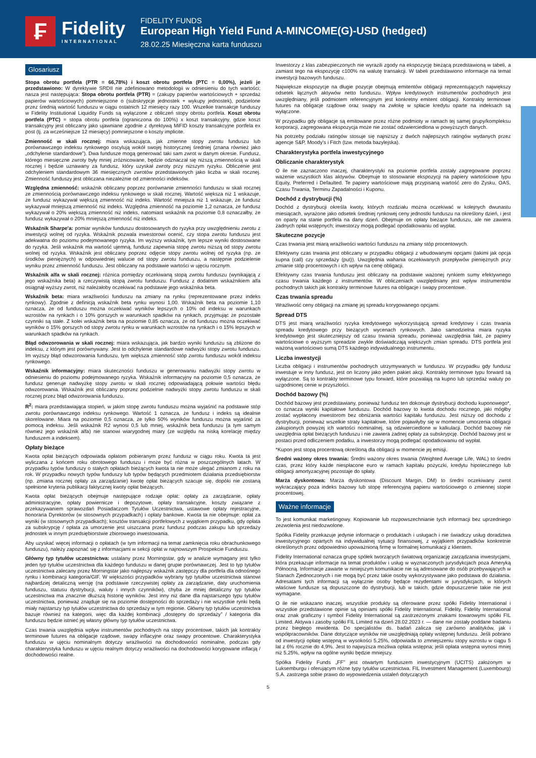₣
Fidelity
INTERNATIONAL
FIDELITY FUNDS
European High Yield Fund A-MINCOME(G)-USD (hedged)
28.02.25 Miesięczna karta funduszu
Glosariusz
Stopa obrotu portfela (PTR = 66,78%) i koszt obrotu portfela (PTC = 0,00%), jeżeli je przedstawiono: W dyrektywie SRDII nie zdefiniowano metodologii w odniesieniu do tych wartości; nasza jest następująca: Stopa obrotu portfela (PTR) = (zakupy papierów wartościowych + sprzedaż papierów wartościowych) pomniejszone o (subskrypcje jednostek + wykupy jednostek), podzielone przez średnią wartość funduszu w ciągu ostatnich 12 miesięcy razy 100. Wszelkie transakcje funduszy w Fidelity Institutional Liquidity Funds są wyłączone z obliczeń stopy obrotu portfela. Koszt obrotu portfela (PTC) = stopa obrotu portfela (ograniczona do 100%) x koszt transakcyjny, gdzie koszt transakcyjny jest obliczany jako ujawniane zgodnie z dyrektywą MiFID koszty transakcyjne portfela ex post (tj. za wcześniejsze 12 miesięcy) pomniejszone o koszty implicite.
Zmienność w skali rocznej: miara wskazująca, jak zmienne stopy zwrotu funduszu lub porównawczego indeksu rynkowego oscylują wokół swojej historycznej średniej (znana również jako „odchylenie standardowe”). Dwa fundusze mogą generować taki sam zwrot w danym okresie. Fundusz, którego miesięczne zwroty były mniej zróżnicowane, będzie odznaczał się niższą zmiennością w skali rocznej i będzie uznawany za fundusz, który uzyskał zwroty przy niższym ryzyku. Obliczenie jest odchyleniem standardowym 36 miesięcznych zwrotów przedstawionych jako liczba w skali rocznej. Zmienność funduszy jest obliczana niezależnie od zmienności indeksów.
Względna zmienność: wskaźnik obliczany poprzez porównanie zmienności funduszu w skali rocznej ze zmiennością porównawczego indeksu rynkowego w skali rocznej. Wartość większa niż 1 wskazuje, że fundusz wykazywał większą zmienność niż indeks. Wartość mniejsza niż 1 wskazuje, że fundusz wykazywał mniejszą zmienność niż indeks. Względna zmienność na poziomie 1,2 oznacza, że fundusz wykazywał o 20% większą zmienność niż indeks, natomiast wskaźnik na poziomie 0,8 oznaczałby, że fundusz wykazywał o 20% mniejszą zmienność niż indeks.
Wskaźnik Sharpe'a: pomiar wyników funduszu dostosowanych do ryzyka przy uwzględnieniu zwrotu z inwestycji wolnej od ryzyka. Wskaźnik pozwala inwestorowi ocenić, czy stopa zwrotu funduszu jest adekwatna do poziomu podejmowanego ryzyka. Im wyższy wskaźnik, tym lepsze wyniki dostosowane do ryzyka. Jeśli wskaźnik ma wartość ujemną, fundusz zapewnia stopę zwrotu niższą od stopy zwrotu wolnej od ryzyka. Wskaźnik jest obliczany poprzez odjęcie stopy zwrotu wolnej od ryzyka (np. ze środków pieniężnych) w odpowiedniej walucie od stopy zwrotu funduszu, a następnie podzielenie wyniku przez zmienność funduszu. Jest obliczany na podstawie wartości w ujęciu rocznym.
Wskaźnik alfa w skali rocznej: różnica pomiędzy oczekiwaną stopą zwrotu funduszu (wynikającą z jego wskaźnika beta) a rzeczywistą stopą zwrotu funduszu. Fundusz z dodatnim wskaźnikiem alfa osiągnął wyższy zwrot, niż należałoby oczekiwać na podstawie jego wskaźnika beta.
Wskaźnik beta: miara wrażliwości funduszu na zmiany na rynku (reprezentowane przez indeks rynkowy). Zgodnie z definicją wskaźnik beta rynku wynosi 1,00. Wskaźnik beta na poziomie 1,10 oznacza, że od funduszu można oczekiwać wyników lepszych o 10% od indeksu w warunkach wzrostów na rynkach i o 10% gorszych w warunkach spadków na rynkach, przyjmując że pozostałe czynniki są stałe. Z kolei wskaźnik beta na poziomie 0,85 oznacza, że od funduszu można oczekiwać wyników o 15% gorszych od stopy zwrotu rynku w warunkach wzrostów na rynkach i o 15% lepszych w warunkach spadków na rynkach.
Błąd odwzorowania w skali rocznej: miara wskazująca, jak bardzo wyniki funduszu są zbliżone do indeksu, z którym jest porównywany. Jest to odchylenie standardowe nadwyżki stopy zwrotu funduszu. Im wyższy błąd odwzorowania funduszu, tym większa zmienność stóp zwrotu funduszu wokół indeksu rynkowego.
Wskaźnik informacyjny: miara skuteczności funduszu w generowaniu nadwyżki stopy zwrotu w odniesieniu do poziomu podejmowanego ryzyka. Wskaźnik informacyjny na poziomie 0,5 oznacza, że fundusz generuje nadwyżkę stopy zwrotu w skali rocznej odpowiadającą połowie wartości błędu odwzorowania. Wskaźnik jest obliczany poprzez podzielnie nadwyżki stopy zwrotu funduszu w skali rocznej przez błąd odwzorowania funduszu.
R<sup>2</sup>: miara przedstawiająca stopień, w jakim stopę zwrotu funduszu można wyjaśnić na podstawie stóp zwrotu porównawczego indeksu rynkowego. Wartość 1 oznacza, że fundusz i indeks są idealnie skorelowane. Miara na poziomie 0,5 oznacza, że tylko 50% wyników funduszu można wyjaśnić za pomocą indeksu. Jeśli wskaźnik R2 wynosi 0,5 lub mniej, wskaźnik beta funduszu (a tym samym również jego wskaźnik alfa) nie stanowi wiarygodnej miary (ze względu na niską korelację między funduszem a indeksem).
Opłaty bieżące
Kwota opłat bieżących odpowiada opłatom pobieranym przez fundusz w ciągu roku. Kwota ta jest wyliczana z końcem roku obrotowego funduszu i może być różna w poszczególnych latach. W przypadku typów funduszy o stałych opłatach bieżących kwota ta nie może ulegać zmianom z roku na rok. W przypadku nowych typów funduszy lub typów będących przedmiotem działania przedsiębiorstw (np. zmiana rocznej opłaty za zarządzanie) kwotę opłat bieżących szacuje się, dopóki nie zostaną spełnione kryteria publikacji faktycznej kwoty opłat bieżących.
Kwota opłat bieżących obejmuje następujące rodzaje opłat: opłaty za zarządzanie, opłaty administracyjne, opłaty powiernicze i depozytowe, opłaty transakcyjne, koszty związane z przekazywaniem sprawozdań Posiadaczom Tytułów Uczestnictwa, ustawowe opłaty rejestracyjne, honoraria Dyrektorów (w stosownych przypadkach) i opłaty bankowe. Kwota ta nie obejmuje: opłat za wyniki (w stosownych przypadkach); kosztów transakcji portfelowych z wyjątkiem przypadku, gdy opłata za subskrypcję / opłata za umorzenie jest uiszczana przez fundusz podczas zakupu lub sprzedaży jednostek w innym przedsiębiorstwie zbiorowego inwestowania.
Aby uzyskać więcej informacji o opłatach (w tym informacji na temat zamknięcia roku obrachunkowego funduszu), należy zapoznać się z informacjami w sekcji opłat w najnowszym Prospekcie Funduszu.
Główny typ tytułów uczestnictwa: ustalany przez Morningstar, gdy w analizie wymagany jest tylko jeden typ tytułów uczestnictwa dla każdego funduszu w danej grupie porównawczej. Jest to typ tytułów uczestnictwa zalecany przez Morningstar jako najlepszy wskaźnik zastępczy dla portfela dla odnośnego rynku i kombinacji kategoria/GIF. W większości przypadków wybrany typ tytułów uczestnictwa stanowi najbardziej detaliczną wersję (na podstawie rzeczywistej opłaty za zarządzanie, daty uruchomienia funduszu, statusu dystrybucji, waluty i innych czynników), chyba że mniej detaliczny typ tytułów uczestnictwa ma znacznie dłuższą historię wyników. Jest inny niż dane dla najstarszego typu tytułów uczestnictwa, ponieważ znajduje się na poziomie dostępności do sprzedaży i nie wszystkie rynki będą miały najstarszy typ tytułów uczestnictwa do sprzedaży w tym regionie. Główny typ tytułów uczestnictwa bazuje również na kategorii, więc dla każdej kombinacji „dostępny do sprzedaży” / kategoria dla funduszu będzie istnieć jej własny główny typ tytułów uczestnictwa.
Czas trwania uwzględnia wpływ instrumentów pochodnych na stopy procentowe, takich jak kontrakty terminowe futures na obligacje rządowe, swapy inflacyjne oraz swapy procentowe. Charakterystyka funduszu w ujęciu nominalnym dotyczy wrażliwości na dochodowości nominalne, podczas gdy charakterystyka funduszu w ujęciu realnym dotyczy wrażliwości na dochodowości korygowane inflacją / dochodowości realne.
Inwestorzy z klas zabezpieczonych nie wyrazili zgody na ekspozycję bieżącą przedstawioną w tabeli, a zamiast tego na ekspozycję c100% na walutę transakcji. W tabeli przedstawiono informacje na temat inwestycji bazowych funduszu.
Największe ekspozycje na długie pozycje obejmują emitentów obligacji reprezentujących największy odsetek łącznych aktywów netto funduszu. Wpływ kredytowych instrumentów pochodnych jest uwzględniany, jeśli podmiotem referencyjnym jest konkretny emitent obligacji. Kontrakty terminowe futures na obligacje rządowe oraz swapy na zwłokę w spłacie kredytu oparte na indeksach są wyłączone.
W przypadku gdy obligacje są emitowane przez różne podmioty w ramach tej samej grupy/kompleksu korporacji, zagregowana ekspozycja może nie zostać odzwierciedlona w powyższych danych.
Na potrzeby podziału ratingów stosuje się najniższy z dwóch najlepszych ratingów wydanych przez agencje S&P, Moody's i Fitch (tzw. metoda bazylejska).
Charakterystyka portfela inwestycyjnego
Obliczanie charakterystyk
O ile nie zaznaczono inaczej, charakterystyki na poziomie portfela zostały zagregowane poprzez ważenie wszystkich klas aktywów. Obejmuje to stosowanie ekspozycji na papiery wartościowe typu Equity, Preferred i Defaulted. Te papiery wartościowe mają przypisaną wartość zero do Zysku, OAS, Czasu Trwania, Terminu Zapadalności i Kuponu.
Dochód z dystrybucji (%)
Dochód z dystrybucji określa kwoty, których rozdziału można oczekiwać w kolejnych dwunastu miesiącach, wyrażone jako odsetek średniej rynkowej ceny jednostki funduszu na określony dzień, i jest on oparty na stanie portfela na dany dzień. Obejmuje on opłaty bieżące funduszu, ale nie zawiera żadnych opłat wstępnych; inwestorzy mogą podlegać opodatkowaniu od wypłat.
Skuteczne pozycje
Czas trwania jest miarą wrażliwości wartości funduszu na zmiany stóp procentowych.
Efektywny czas trwania jest obliczany w przypadku obligacji z wbudowanymi opcjami (takimi jak opcja kupna (call) czy sprzedaży (put)). Uwzględnia wahania oczekiwanych przepływów pieniężnych przy zmianie stóp procentowych i ich wpływ na cenę obligacji.
Efektywny czas trwania funduszu jest obliczany na podstawie ważonej rynkiem sumy efektywnego czasu trwania każdego z instrumentów. W obliczeniach uwzględniany jest wpływ instrumentów pochodnych takich jak kontrakty terminowe futures na obligacje i swapy procentowe.
Czas trwania spreadu
Wrażliwość ceny obligacji na zmianę jej spreadu korygowanego opcjami.
Spread DTS
DTS jest miarą wrażliwości ryzyka kredytowego wykorzystującą spread kredytowy i czas trwania spreadu kredytowego przy bieżących wycenach rynkowych. Jako samodzielna miara ryzyka kredytowego jest skuteczniejszy od czasu trwania spreadu, ponieważ uwzględnia fakt, że papiery wartościowe o wyższym spreadzie zwykle doświadczają większych zmian spreadu. DTS portfela jest ważoną wartościowo sumą DTS każdego indywidualnego instrumentu.
Liczba inwestycji
Liczba obligacji i instrumentów pochodnych utrzymywanych w funduszu. W przypadku gdy fundusz inwestuje w inny fundusz, jest on liczony jako jeden pakiet akcji. Kontrakty terminowe typu forward są wyłączone. Są to kontrakty terminowe typu forward, które pozwalają na kupno lub sprzedaż waluty po uzgodnionej cenie w przyszłości.
Dochód bazowy (%)
Dochód bazowy jest przedstawiany, ponieważ fundusz ten dokonuje dystrybucji dochodu kuponowego*, co oznacza wyniki kapitałowe funduszu. Dochód bazowy to kwota dochodu rocznego, jaki mógłby zostać wypłacony inwestorom bez obniżania wartości kapitału funduszu. Jest niższy od dochodu z dystrybucji, ponieważ wszelkie straty kapitałowe, które pojawiłyby się w momencie umorzenia obligacji zakupionych powyżej ich wartości nominalnej, są odzwierciedlone w kalkulacji. Dochód bazowy nie uwzględnia opłat bieżących funduszu i nie zawiera żadnej opłaty za subskrypcję. Dochód bazowy jest w postaci przed odliczeniem podatku, a inwestorzy mogą podlegać opodatkowaniu od wypłat.
*Kupon jest stopą procentową określoną dla obligacji w momencie jej emisji.
Średni ważony okres trwania: Średni ważony okres trwania (Weighted Average Life, WAL) to średni czas, przez który każde niespłacone euro w ramach kapitału pożyczki, kredytu hipotecznego lub obligacji amortyzacyjnej pozostaje do spłaty.
Marża dyskontowa: Marża dyskontowa (Discount Margin, DM) to średni oczekiwany zwrot wykraczający poza indeks bazowy lub stopę referencyjną papieru wartościowego o zmiennej stopie procentowej.
Ważne informacje
To jest komunikat marketingowy. Kopiowanie lub rozpowszechnianie tych informacji bez uprzedniego zezwolenia jest niedozwolone.
Spółka Fidelity przekazuje jedynie informacje o produktach i usługach i nie świadczy usług doradztwa inwestycyjnego opartych na indywidualnej sytuacji finansowej, z wyjątkiem przypadków konkretnie określonych przez odpowiednio upoważnioną firmę w formalnej komunikacji z klientem.
Fidelity International oznacza grupę spółek tworzących światową organizację zarządzania inwestycjami, która przekazuje informacje na temat produktów i usług w wyznaczonych jurysdykcjach poza Ameryką Północną. Informacje zawarte w niniejszym komunikacie nie są adresowane do osób przebywających w Stanach Zjednoczonych i nie mogą być przez takie osoby wykorzystywane jako podstawa do działania. Adresatami tych informacji są wyłącznie osoby będące rezydentami w jurysdykcjach, w których właściwe fundusze są dopuszczone do dystrybucji, lub w takich, gdzie dopuszczenie takie nie jest wymagane.
O ile nie wskazano inaczej, wszystkie produkty są oferowane przez spółki Fidelity International i wszystkie przedstawione opinie są opiniami spółki Fidelity International. Fidelity, Fidelity International oraz znak graficzny i symbol Fidelity International są zastrzeżonymi znakami towarowymi spółki FIL Limited. Aktywa i zasoby spółki FIL Limited na dzień 28.02.2023 r. — dane nie zostały poddane badaniu przez biegłego rewidenta. Do specjalistów ds. badań zalicza się zarówno analityków, jak i współpracowników. Dane dotyczące wyników nie uwzględniają opłaty wstępnej funduszu. Jeśli pobrano od inwestycji opłatę wstępną w wysokości 5,25%, odpowiada to zmniejszeniu stopy wzrostu w ciągu 5 lat z 6% rocznie do 4,9%. Jest to najwyższa możliwa opłata wstępna; jeśli opłata wstępna wynosi mniej niż 5,25%, wpływ na ogólne wyniki będzie mniejszy.
Spółka Fidelity Funds „FF” jest otwartym funduszem inwestycyjnym (UCITS) założonym w Luksemburgu i oferującym różne typy tytułów uczestnictwa. FIL Investment Management (Luxembourg) S.A. zastrzega sobie prawo do wypowiedzenia ustaleń dotyczących
5